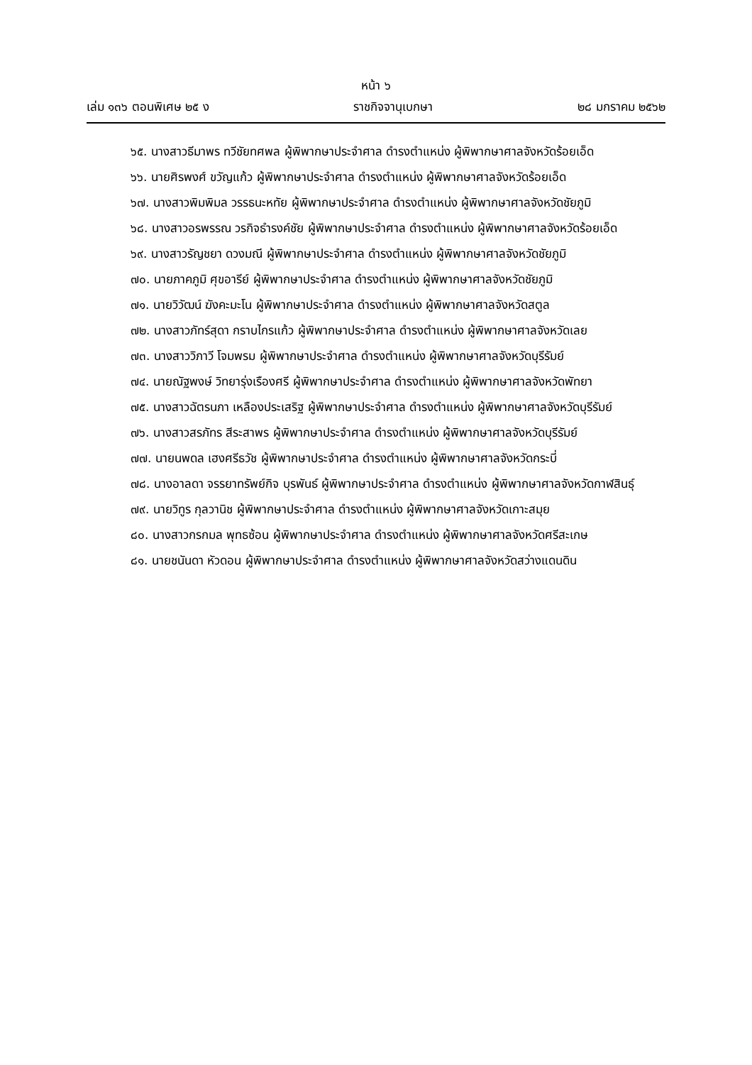หน้า ๖
เล่ม ๑๓๖ ตอนพิเศษ ๒๕ ง ราชกิจจานุเบกษา ๒๘ มกราคม ๒๕๖๒
๖๕. นางสาวธีมาพร ทวีชัยทศพล ผู้พิพากษาประจำศาล ดำรงตำแหน่ง ผู้พิพากษาศาลจังหวัดร้อยเอ็ด
๖๖. นายศิรพงศ์ ขวัญแก้ว ผู้พิพากษาประจำศาล ดำรงตำแหน่ง ผู้พิพากษาศาลจังหวัดร้อยเอ็ด
๖๗. นางสาวพิมพิมล วรรธนะหทัย ผู้พิพากษาประจำศาล ดำรงตำแหน่ง ผู้พิพากษาศาลจังหวัดชัยภูมิ
๖๘. นางสาวอรพรรณ วรกิจธำรงค์ชัย ผู้พิพากษาประจำศาล ดำรงตำแหน่ง ผู้พิพากษาศาลจังหวัดร้อยเอ็ด
๖๙. นางสาวรัญชยา ดวงมณี ผู้พิพากษาประจำศาล ดำรงตำแหน่ง ผู้พิพากษาศาลจังหวัดชัยภูมิ
๗๐. นายภาคภูมิ ศุขอารีย์ ผู้พิพากษาประจำศาล ดำรงตำแหน่ง ผู้พิพากษาศาลจังหวัดชัยภูมิ
๗๑. นายวิวัฒน์ ฆังคะมะโน ผู้พิพากษาประจำศาล ดำรงตำแหน่ง ผู้พิพากษาศาลจังหวัดสตูล
๗๒. นางสาวภัทร์สุดา กราบไกรแก้ว ผู้พิพากษาประจำศาล ดำรงตำแหน่ง ผู้พิพากษาศาลจังหวัดเลย
๗๓. นางสาววิภาวี โจมพรม ผู้พิพากษาประจำศาล ดำรงตำแหน่ง ผู้พิพากษาศาลจังหวัดบุรีรัมย์
๗๔. นายณัฐพงษ์ วิทยารุ่งเรืองศรี ผู้พิพากษาประจำศาล ดำรงตำแหน่ง ผู้พิพากษาศาลจังหวัดพัทยา
๗๕. นางสาวฉัตรนภา เหลืองประเสริฐ ผู้พิพากษาประจำศาล ดำรงตำแหน่ง ผู้พิพากษาศาลจังหวัดบุรีรัมย์
๗๖. นางสาวสรภัทร สีระสาพร ผู้พิพากษาประจำศาล ดำรงตำแหน่ง ผู้พิพากษาศาลจังหวัดบุรีรัมย์
๗๗. นายนพดล เฮงศรีธวัช ผู้พิพากษาประจำศาล ดำรงตำแหน่ง ผู้พิพากษาศาลจังหวัดกระบี่
๗๘. นางอาลดา จรรยาทรัพย์กิจ บุรพันธ์ ผู้พิพากษาประจำศาล ดำรงตำแหน่ง ผู้พิพากษาศาลจังหวัดกาฬสินธุ์
๗๙. นายวิทูร กุลวานิช ผู้พิพากษาประจำศาล ดำรงตำแหน่ง ผู้พิพากษาศาลจังหวัดเกาะสมุย
๘๐. นางสาวกรกมล พุทธซ้อน ผู้พิพากษาประจำศาล ดำรงตำแหน่ง ผู้พิพากษาศาลจังหวัดศรีสะเกษ
๘๑. นายชนันดา หัวดอน ผู้พิพากษาประจำศาล ดำรงตำแหน่ง ผู้พิพากษาศาลจังหวัดสว่างแดนดิน